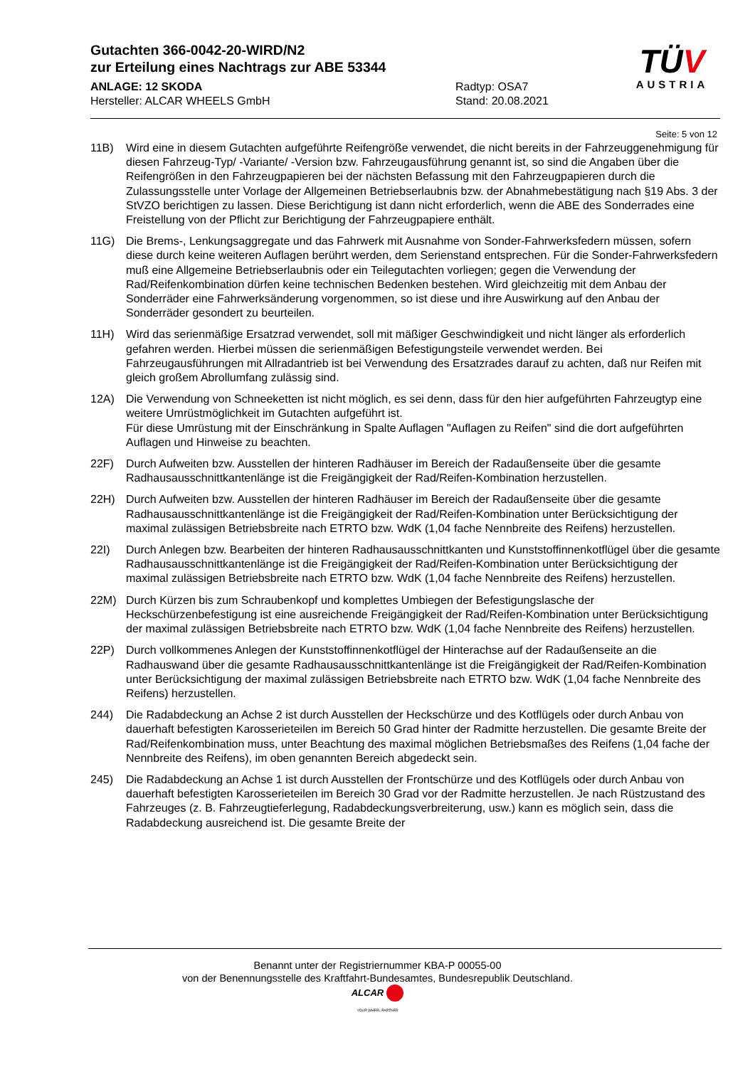Gutachten 366-0042-20-WIRD/N2
zur Erteilung eines Nachtrags zur ABE 53344
ANLAGE: 12 SKODA
Hersteller: ALCAR WHEELS GmbH
Radtyp: OSA7
Stand: 20.08.2021
TÜV
AUSTRIA
Seite: 5 von 12
11B) Wird eine in diesem Gutachten aufgeführte Reifengröße verwendet, die nicht bereits in der Fahrzeuggenehmigung für diesen Fahrzeug-Typ/ -Variante/ -Version bzw. Fahrzeugausführung genannt ist, so sind die Angaben über die Reifengrößen in den Fahrzeugpapieren bei der nächsten Befassung mit den Fahrzeugpapieren durch die Zulassungsstelle unter Vorlage der Allgemeinen Betriebserlaubnis bzw. der Abnahmebestätigung nach §19 Abs. 3 der StVZO berichtigen zu lassen. Diese Berichtigung ist dann nicht erforderlich, wenn die ABE des Sonderrades eine Freistellung von der Pflicht zur Berichtigung der Fahrzeugpapiere enthält.
11G) Die Brems-, Lenkungsaggregate und das Fahrwerk mit Ausnahme von Sonder-Fahrwerksfedern müssen, sofern diese durch keine weiteren Auflagen berührt werden, dem Serienstand entsprechen. Für die Sonder-Fahrwerksfedern muß eine Allgemeine Betriebserlaubnis oder ein Teilegutachten vorliegen; gegen die Verwendung der Rad/Reifenkombination dürfen keine technischen Bedenken bestehen. Wird gleichzeitig mit dem Anbau der Sonderräder eine Fahrwerksänderung vorgenommen, so ist diese und ihre Auswirkung auf den Anbau der Sonderräder gesondert zu beurteilen.
11H) Wird das serienmäßige Ersatzrad verwendet, soll mit mäßiger Geschwindigkeit und nicht länger als erforderlich gefahren werden. Hierbei müssen die serienmäßigen Befestigungsteile verwendet werden. Bei Fahrzeugausführungen mit Allradantrieb ist bei Verwendung des Ersatzrades darauf zu achten, daß nur Reifen mit gleich großem Abrollumfang zulässig sind.
12A) Die Verwendung von Schneeketten ist nicht möglich, es sei denn, dass für den hier aufgeführten Fahrzeugtyp eine weitere Umrüstmöglichkeit im Gutachten aufgeführt ist.
Für diese Umrüstung mit der Einschränkung in Spalte Auflagen "Auflagen zu Reifen" sind die dort aufgeführten Auflagen und Hinweise zu beachten.
22F) Durch Aufweiten bzw. Ausstellen der hinteren Radhäuser im Bereich der Radaußenseite über die gesamte Radhausausschnittkantenlänge ist die Freigängigkeit der Rad/Reifen-Kombination herzustellen.
22H) Durch Aufweiten bzw. Ausstellen der hinteren Radhäuser im Bereich der Radaußenseite über die gesamte Radhausausschnittkantenlänge ist die Freigängigkeit der Rad/Reifen-Kombination unter Berücksichtigung der maximal zulässigen Betriebsbreite nach ETRTO bzw. WdK (1,04 fache Nennbreite des Reifens) herzustellen.
22I) Durch Anlegen bzw. Bearbeiten der hinteren Radhausausschnittkanten und Kunststoffinnenkotflügel über die gesamte Radhausausschnittkantenlänge ist die Freigängigkeit der Rad/Reifen-Kombination unter Berücksichtigung der maximal zulässigen Betriebsbreite nach ETRTO bzw. WdK (1,04 fache Nennbreite des Reifens) herzustellen.
22M) Durch Kürzen bis zum Schraubenkopf und komplettes Umbiegen der Befestigungslasche der Heckschürzenbefestigung ist eine ausreichende Freigängigkeit der Rad/Reifen-Kombination unter Berücksichtigung der maximal zulässigen Betriebsbreite nach ETRTO bzw. WdK (1,04 fache Nennbreite des Reifens) herzustellen.
22P) Durch vollkommenes Anlegen der Kunststoffinnenkotflügel der Hinterachse auf der Radaußenseite an die Radhauswand über die gesamte Radhausausschnittkantenlänge ist die Freigängigkeit der Rad/Reifen-Kombination unter Berücksichtigung der maximal zulässigen Betriebsbreite nach ETRTO bzw. WdK (1,04 fache Nennbreite des Reifens) herzustellen.
244) Die Radabdeckung an Achse 2 ist durch Ausstellen der Heckschürze und des Kotflügels oder durch Anbau von dauerhaft befestigten Karosserieteilen im Bereich 50 Grad hinter der Radmitte herzustellen. Die gesamte Breite der Rad/Reifenkombination muss, unter Beachtung des maximal möglichen Betriebsmaßes des Reifens (1,04 fache der Nennbreite des Reifens), im oben genannten Bereich abgedeckt sein.
245) Die Radabdeckung an Achse 1 ist durch Ausstellen der Frontschürze und des Kotflügels oder durch Anbau von dauerhaft befestigten Karosserieteilen im Bereich 30 Grad vor der Radmitte herzustellen. Je nach Rüstzustand des Fahrzeuges (z. B. Fahrzeugtieferlegung, Radabdeckungsverbreiterung, usw.) kann es möglich sein, dass die Radabdeckung ausreichend ist. Die gesamte Breite der
Benannt unter der Registriernummer KBA-P 00055-00
von der Benennungsstelle des Kraftfahrt-Bundesamtes, Bundesrepublik Deutschland.
ALCAR
YOUR WHEEL PARTNER